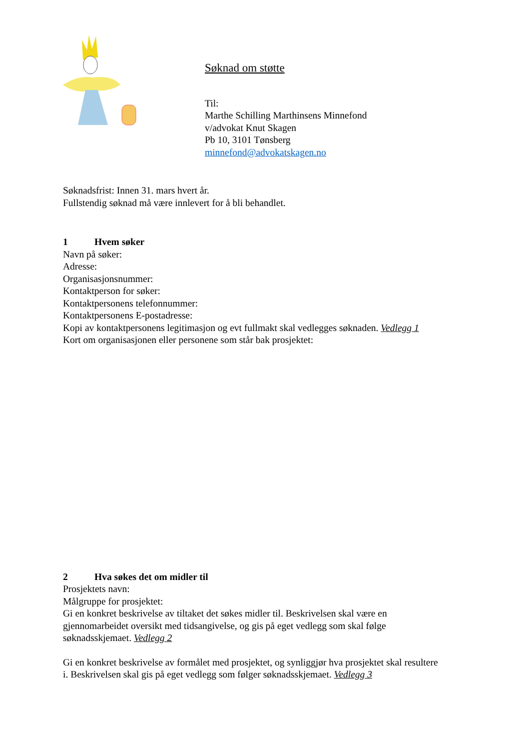Søknad om støtte
Til:
Marthe Schilling Marthinsens Minnefond
v/advokat Knut Skagen
Pb 10, 3101 Tønsberg
minnefond@advokatskagen.no
Søknadsfrist: Innen 31. mars hvert år.
Fullstendig søknad må være innlevert for å bli behandlet.
1 Hvem søker
Navn på søker:
Adresse:
Organisasjonsnummer:
Kontaktperson for søker:
Kontaktpersonens telefonnummer:
Kontaktpersonens E-postadresse:
Kopi av kontaktpersonens legitimasjon og evt fullmakt skal vedlegges søknaden. Vedlegg 1
Kort om organisasjonen eller personene som står bak prosjektet:
2 Hva søkes det om midler til
Prosjektets navn:
Målgruppe for prosjektet:
Gi en konkret beskrivelse av tiltaket det søkes midler til. Beskrivelsen skal være en gjennomarbeidet oversikt med tidsangivelse, og gis på eget vedlegg som skal følge søknadsskjemaet. Vedlegg 2
Gi en konkret beskrivelse av formålet med prosjektet, og synliggjør hva prosjektet skal resultere i. Beskrivelsen skal gis på eget vedlegg som følger søknadsskjemaet. Vedlegg 3